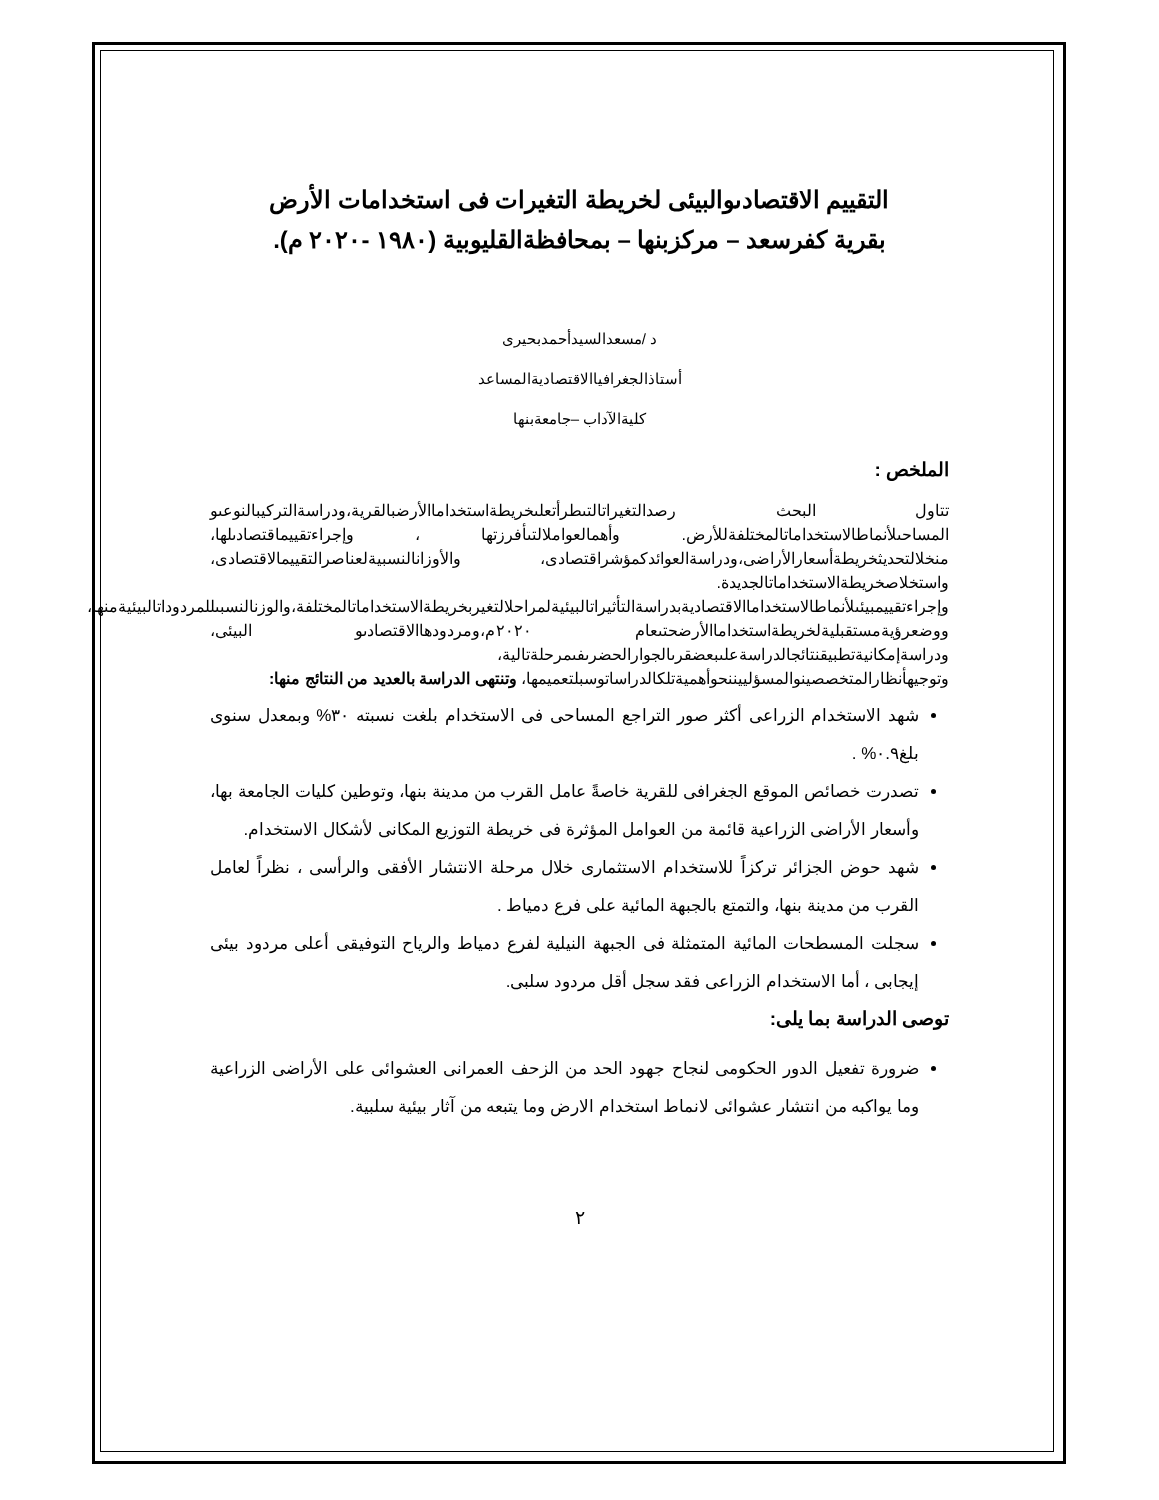التقييم الاقتصادىوالبيئى لخريطة التغيرات فى استخدامات الأرض
بقرية كفرسعد – مركزبنها – بمحافظةالقليوبية (١٩٨٠ -٢٠٢٠ م).
د /مسعدالسيدأحمدبحيرى
أستاذالجغرافياالاقتصاديةالمساعد
كليةالآداب –جامعةبنها
الملخص :
تتاول البحث رصدالتغيراتالتىطرأتعلىخريطةاستخداماالأرضبالقرية،ودراسةالتركيبالنوعىو المساحىلأنماطالاستخداماتالمختلفةللأرض. وأهمالعواملالتىأفرزتها ، وإجراءتقييماقتصادىلها، منخلالتحديثخريطةأسعارالأراضى،ودراسةالعوائدكمؤشراقتصادى، والأوزانالنسبيةلعناصرالتقييمالاقتصادى، واستخلاصخريطةالاستخداماتالجديدة. وإجراءتقييمبيئىلأنماطالاستخداماالاقتصاديةبدراسةالتأثيراتالبيئيةلمراحلالتغيربخريطةالاستخداماتالمختلفة،والوزنالنسبىللمردوداتالبيئيةمنها، ووضعرؤيةمستقبليةلخريطةاستخداماالأرضحتىعام ٢٠٢٠م،ومردودهاالاقتصادىو البيئى، ودراسةإمكانيةتطبيقنتائجالدراسةعلىبعضقرىالجوارالحضرىفىمرحلةتالية، وتوجيهأنظارالمتخصصينوالمسؤلييننحوأهميةتلكالدراساتوسبلتعميمها، وتنتهى الدراسة بالعديد من النتائج منها:
شهد الاستخدام الزراعى أكثر صور التراجع المساحى فى الاستخدام بلغت نسبته ٣٠% وبمعدل سنوى بلغ٠.٩% .
تصدرت خصائص الموقع الجغرافى للقرية خاصةً عامل القرب من مدينة بنها، وتوطين كليات الجامعة بها، وأسعار الأراضى الزراعية قائمة من العوامل المؤثرة فى خريطة التوزيع المكانى لأشكال الاستخدام.
شهد حوض الجزائر تركزاً للاستخدام الاستثمارى خلال مرحلة الانتشار الأفقى والرأسى ، نظراً لعامل القرب من مدينة بنها، والتمتع بالجبهة المائية على فرع دمياط .
سجلت المسطحات المائية المتمثلة فى الجبهة النيلية لفرع دمياط والرياح التوفيقى أعلى مردود بيئى إيجابى ، أما الاستخدام الزراعى فقد سجل أقل مردود سلبى.
توصى الدراسة بما يلى:
ضرورة تفعيل الدور الحكومى لنجاح جهود الحد من الزحف العمرانى العشوائى على الأراضى الزراعية وما يواكبه من انتشار عشوائى لانماط استخدام الارض وما يتبعه من آثار بيئية سلبية.
٢